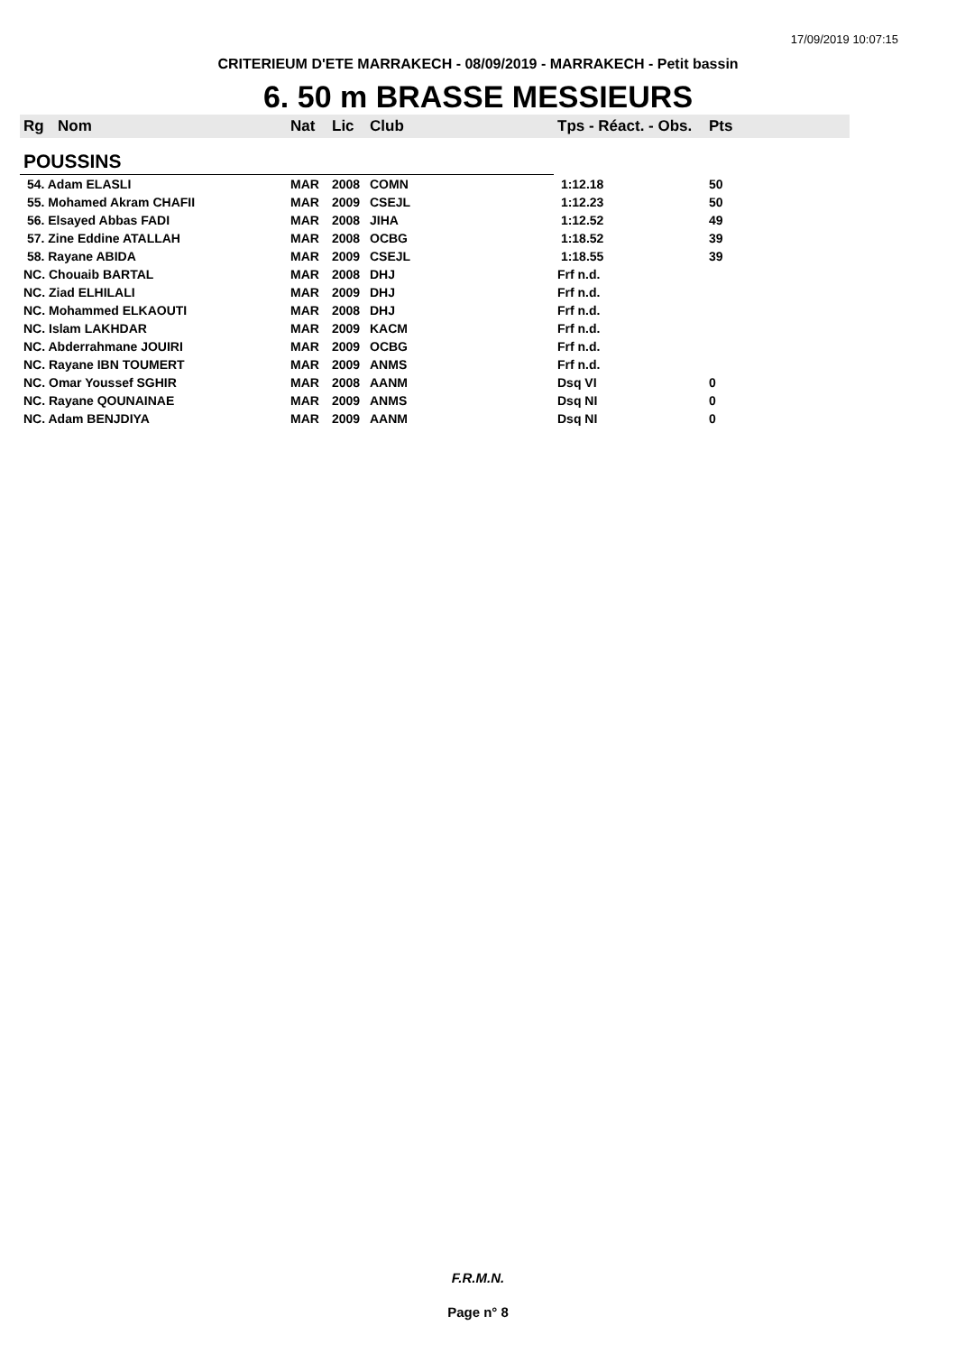17/09/2019 10:07:15
CRITERIEUM D'ETE MARRAKECH - 08/09/2019 - MARRAKECH - Petit bassin
6. 50 m BRASSE MESSIEURS
| Rg | Nom | Nat | Lic | Club | Tps - Réact. - Obs. | Pts |
| --- | --- | --- | --- | --- | --- | --- |
| POUSSINS | | | | | | |
| 54. Adam ELASLI | | MAR | 2008 | COMN | 1:12.18 | 50 |
| 55. Mohamed Akram CHAFII | | MAR | 2009 | CSEJL | 1:12.23 | 50 |
| 56. Elsayed Abbas FADI | | MAR | 2008 | JIHA | 1:12.52 | 49 |
| 57. Zine Eddine ATALLAH | | MAR | 2008 | OCBG | 1:18.52 | 39 |
| 58. Rayane ABIDA | | MAR | 2009 | CSEJL | 1:18.55 | 39 |
| NC. Chouaib BARTAL | | MAR | 2008 | DHJ | Frf n.d. | |
| NC. Ziad ELHILALI | | MAR | 2009 | DHJ | Frf n.d. | |
| NC. Mohammed ELKAOUTI | | MAR | 2008 | DHJ | Frf n.d. | |
| NC. Islam LAKHDAR | | MAR | 2009 | KACM | Frf n.d. | |
| NC. Abderrahmane JOUIRI | | MAR | 2009 | OCBG | Frf n.d. | |
| NC. Rayane IBN TOUMERT | | MAR | 2009 | ANMS | Frf n.d. | |
| NC. Omar Youssef SGHIR | | MAR | 2008 | AANM | Dsq VI | 0 |
| NC. Rayane QOUNAINAE | | MAR | 2009 | ANMS | Dsq NI | 0 |
| NC. Adam BENJDIYA | | MAR | 2009 | AANM | Dsq NI | 0 |
F.R.M.N.
Page n° 8